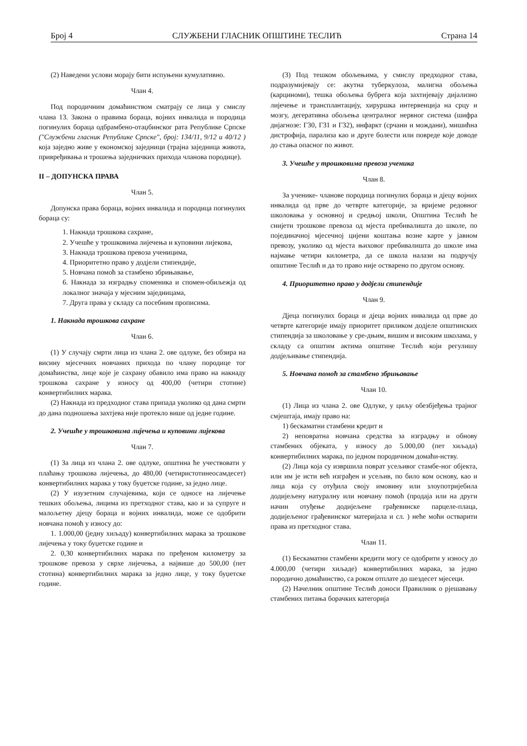Број 4 СЛУЖБЕНИ ГЛАСНИК ОПШТИНЕ ТЕСЛИЋ Страна 14
(2) Наведени услови морају бити испуњени кумулативно.
Члан 4.
Под породичним домаћинством сматрају се лица у смислу члана 13. Закона о правима бораца, војних инвалида и породица погинулих бораца одбрамбено-отаџбинског рата Републике Српске ("Службени гласник Републике Српске", број: 134/11, 9/12 и 40/12 ) која заједно живе у економској заједници (трајна заједница живота, привређивања и трошења заједничких прихода чланова породице).
II – ДОПУНСКА ПРАВА
Члан 5.
Допунска права бораца, војних инвалида и породица погинулих бораца су:
1. Накнада трошкова сахране,
2. Учешће у трошковима лијечења и куповини лијекова,
3. Накнада трошкова превоза ученицима,
4. Приоритетно право у додјели стипендије,
5. Новчана помоћ за стамбено збрињавање,
6. Накнада за изградњу споменика и спомен-обиљежја од локалног значаја у мјесним заједницама,
7. Друга права у складу са посебним прописима.
1. Накнада трошкова сахране
Члан 6.
(1) У случају смрти лица из члана 2. ове одлуке, без обзира на висину мјесечних новчаних прихода по члану породице тог домаћинства, лице које је сахрану обавило има право на накнаду трошкова сахране у износу од 400,00 (четири стотине) конвертибилних марака.
(2) Накнада из предходног става припада уколико од дана смрти до дана подношења захтјева није протекло више од једне године.
2. Учешће у трошковима лијечења и куповини лијекова
Члан 7.
(1) За лица из члана 2. ове одлуке, општина ће учествовати у плаћању трошкова лијечења, до 480,00 (четиристотинеосамдесет) конвертибилних марака у току буџетске године, за једно лице.
(2) У изузетним случајевима, који се односе на лијечење тешких обољења, лицима из претходног става, као и за супруге и малољетну дјецу бораца и војних инвалида, може се одобрити новчана помоћ у износу до:
1. 1.000,00 (једну хиљаду) конвертибилних марака за трошкове лијечења у току буџетске године и
2. 0,30 конвертибилних марака по пређеном километру за трошкове превоза у сврхе лијечења, а највише до 500,00 (пет стотина) конвертибилних марака за једно лице, у току буџетске године.
(3) Под тешком обољењима, у смислу предходног става, подразумијевају се: акутна туберкулоза, малигна обољења (карциноми), тешка обољења бубрега која захтијевају дијализно лијечење и трансплантацију, хируршка интервенција на срцу и мозгу, дегеративна обољења централног нервног система (шифра дијагнозе: Г30, Г31 и Г32), инфаркт (срчани и мождани), мишићна дистрофија, парализа као и друге болести или повреде које доводе до стања опасног по живот.
3. Учешће у трошковима превоза ученика
Члан 8.
За ученике- чланове породица погинулих бораца и дјецу војних инвалида од прве до четврте категорије, за вријеме редовног школовања у основној и средњој школи, Општина Теслић ће снијети трошкове превоза од мјеста пребивалишта до школе, по појединачној мјесечној цијени коштања возне карте у јавном превозу, уколико од мјеста њиховог пребивалишта до школе има најмање четири километра, да се школа налази на подручју општине Теслић и да то право није остварено по другом основу.
4. Приоритетно право у додјели стипендије
Члан 9.
Дјеца погинулих бораца и дјеца војних инвалида од прве до четврте категорије имају приоритет приликом додјеле општинских стипендија за школовање у сре-дњим, вишим и високим школама, у складу са општим актима општине Теслић који регулишу додјељивање стипендија.
5. Новчана помоћ за стамбено збрињавање
Члан 10.
(1) Лица из члана 2. ове Одлуке, у циљу обезбјеђења трајног смјештаја, имају право на:
1) бескаматни стамбени кредит и
2) неповратна новчана средства за изградњу и обнову стамбених објеката, у износу до 5.000,00 (пет хиљада) конвертибилних марака, по једном породичном домаћи-нству.
(2) Лица која су извршила поврат усељивог стамбе-ног објекта, или им је исти већ изграђен и усељив, по било ком основу, као и лица која су отуђила своју имовину или злоупотријебила додијељену натуралну или новчану помоћ (продаја или на други начин отуђење додијељене грађевинске парцеле-плаца, додијељеног грађевинског материјала и сл. ) неће моћи остварити права из претходног става.
Члан 11.
(1) Бескаматни стамбени кредити могу се одобрити у износу до 4.000,00 (четири хиљаде) конвертибилних марака, за једно породично домаћинство, са роком отплате до шездесет мјесеци.
(2) Начелник општине Теслић доноси Правилник о рјешавању стамбених питања борачких категорија